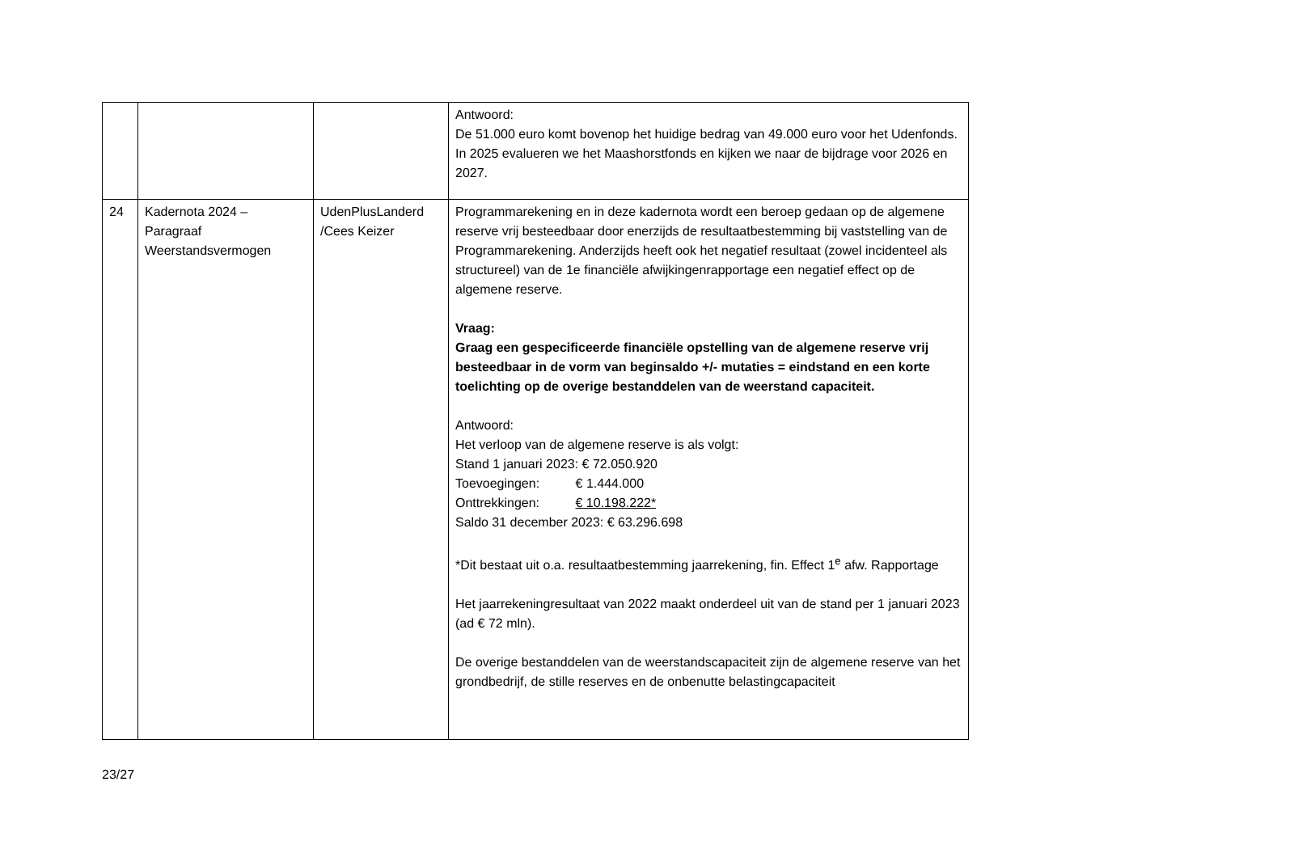| | | | Antwoord: De 51.000 euro komt bovenop het huidige bedrag van 49.000 euro voor het Udenfonds. In 2025 evalueren we het Maashorstfonds en kijken we naar de bijdrage voor 2026 en 2027. |
| 24 | Kadernota 2024 – Paragraaf Weerstandsvermogen | UdenPlusLanderd /Cees Keizer | Programmarekening en in deze kadernota wordt een beroep gedaan op de algemene reserve vrij besteedbaar door enerzijds de resultaatbestemming bij vaststelling van de Programmarekening. Anderzijds heeft ook het negatief resultaat (zowel incidenteel als structureel) van de 1e financiële afwijkingenrapportage een negatief effect op de algemene reserve. Vraag: Graag een gespecificeerde financiële opstelling van de algemene reserve vrij besteedbaar in de vorm van beginsaldo +/- mutaties = eindstand en een korte toelichting op de overige bestanddelen van de weerstand capaciteit. Antwoord: Het verloop van de algemene reserve is als volgt: Stand 1 januari 2023: € 72.050.920 Toevoegingen: € 1.444.000 Onttrekkingen: € 10.198.222* Saldo 31 december 2023: € 63.296.698 *Dit bestaat uit o.a. resultaatbestemming jaarrekening, fin. Effect 1<sup>e</sup> afw. Rapportage Het jaarrekeningresultaat van 2022 maakt onderdeel uit van de stand per 1 januari 2023 (ad € 72 mln). De overige bestanddelen van de weerstandscapaciteit zijn de algemene reserve van het grondbedrijf, de stille reserves en de onbenutte belastingcapaciteit |
23/27